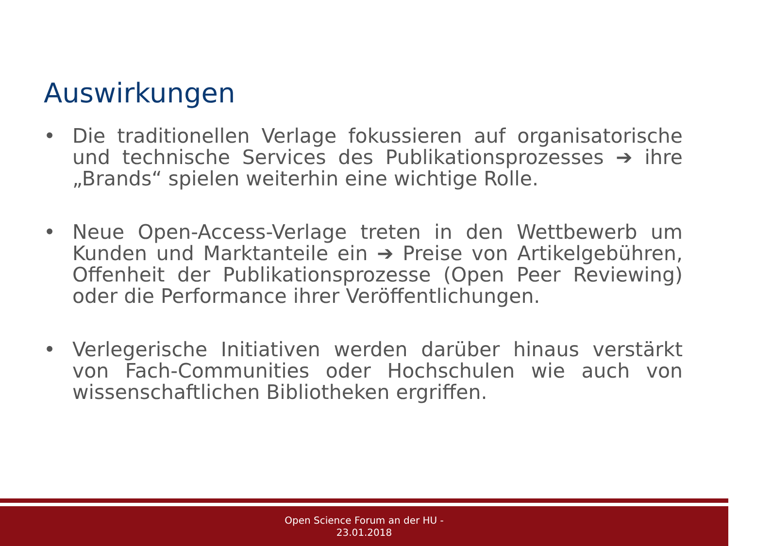Auswirkungen
• Die traditionellen Verlage fokussieren auf organisatorische und technische Services des Publikationsprozesses ➔ ihre „Brands“ spielen weiterhin eine wichtige Rolle.
• Neue Open-Access-Verlage treten in den Wettbewerb um Kunden und Marktanteile ein ➔ Preise von Artikelgebühren, Offenheit der Publikationsprozesse (Open Peer Reviewing) oder die Performance ihrer Veröffentlichungen.
• Verlegerische Initiativen werden darüber hinaus verstärkt von Fach-Communities oder Hochschulen wie auch von wissenschaftlichen Bibliotheken ergriffen.
Open Science Forum an der HU -
23.01.2018